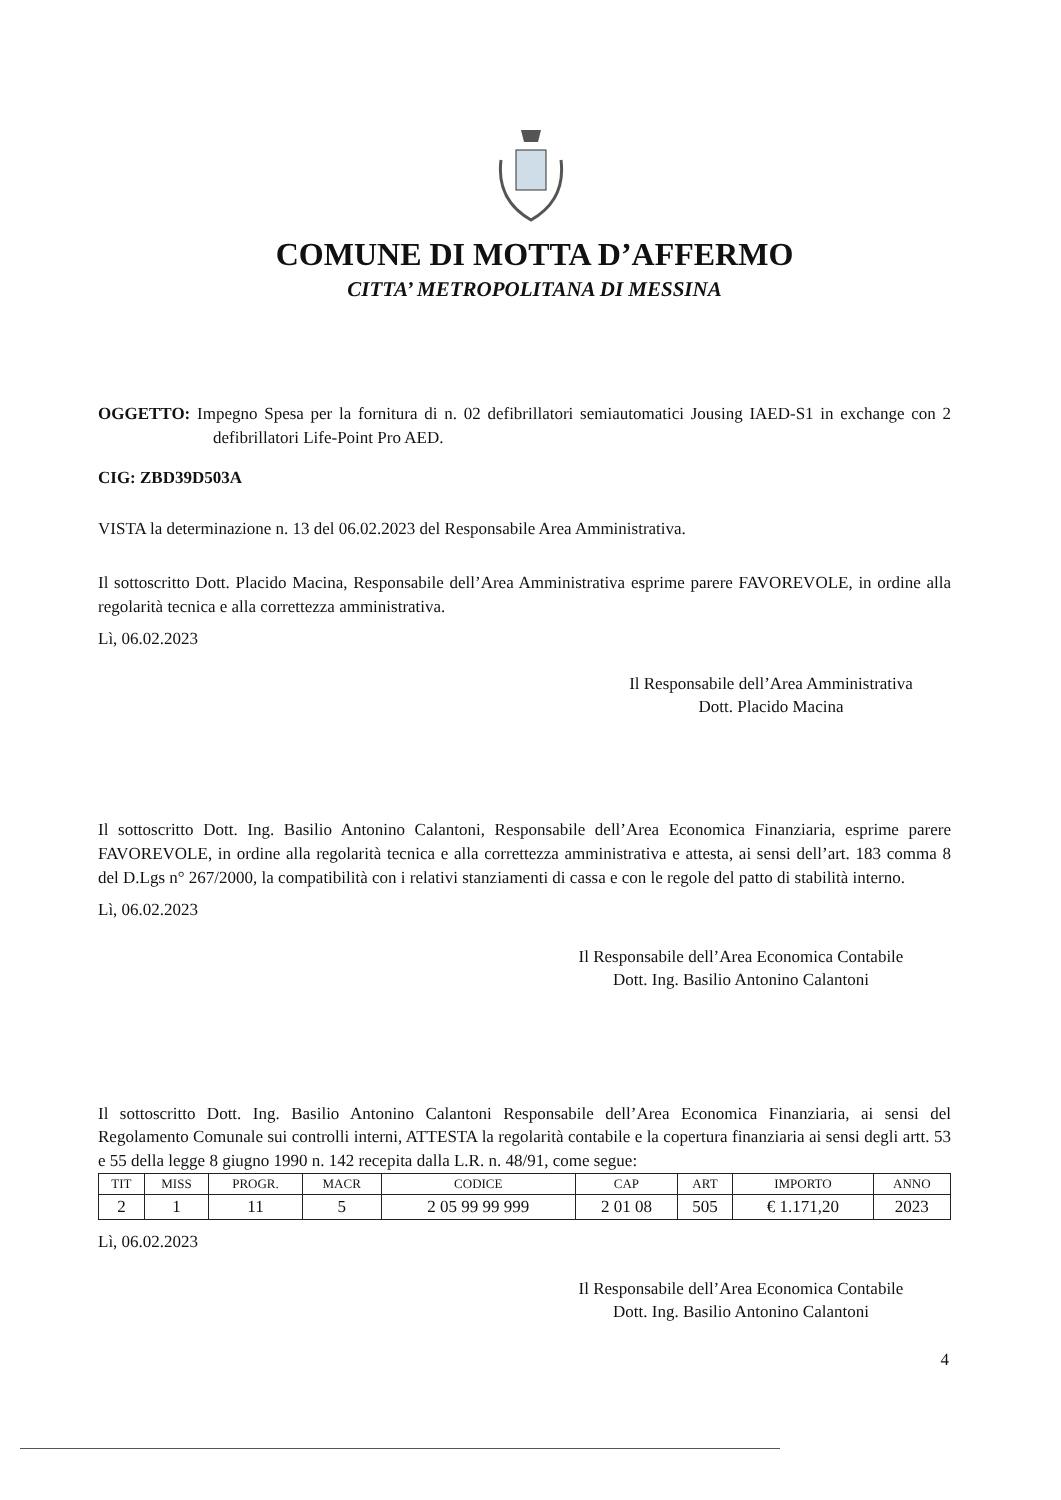COMUNE DI MOTTA D’AFFERMO
CITTA’ METROPOLITANA DI MESSINA
OGGETTO: Impegno Spesa per la fornitura di n. 02 defibrillatori semiautomatici Jousing IAED-S1 in exchange con 2 defibrillatori Life-Point Pro AED.
CIG: ZBD39D503A
VISTA la determinazione n. 13 del 06.02.2023 del Responsabile Area Amministrativa.
Il sottoscritto Dott. Placido Macina, Responsabile dell’Area Amministrativa esprime parere FAVOREVOLE, in ordine alla regolarità tecnica e alla correttezza amministrativa.
Lì, 06.02.2023
Il Responsabile dell’Area Amministrativa
Dott. Placido Macina
Il sottoscritto Dott. Ing. Basilio Antonino Calantoni, Responsabile dell’Area Economica Finanziaria, esprime parere FAVOREVOLE, in ordine alla regolarità tecnica e alla correttezza amministrativa e attesta, ai sensi dell’art. 183 comma 8 del D.Lgs n° 267/2000, la compatibilità con i relativi stanziamenti di cassa e con le regole del patto di stabilità interno.
Lì, 06.02.2023
Il Responsabile dell’Area Economica Contabile
Dott. Ing. Basilio Antonino Calantoni
Il sottoscritto Dott. Ing. Basilio Antonino Calantoni Responsabile dell’Area Economica Finanziaria, ai sensi del Regolamento Comunale sui controlli interni, ATTESTA la regolarità contabile e la copertura finanziaria ai sensi degli artt. 53 e 55 della legge 8 giugno 1990 n. 142 recepita dalla L.R. n. 48/91, come segue:
| TIT | MISS | PROGR. | MACR | CODICE | CAP | ART | IMPORTO | ANNO |
| --- | --- | --- | --- | --- | --- | --- | --- | --- |
| 2 | 1 | 11 | 5 | 2 05 99 99 999 | 2 01 08 | 505 | € 1.171,20 | 2023 |
Lì, 06.02.2023
Il Responsabile dell’Area Economica Contabile
Dott. Ing. Basilio Antonino Calantoni
4